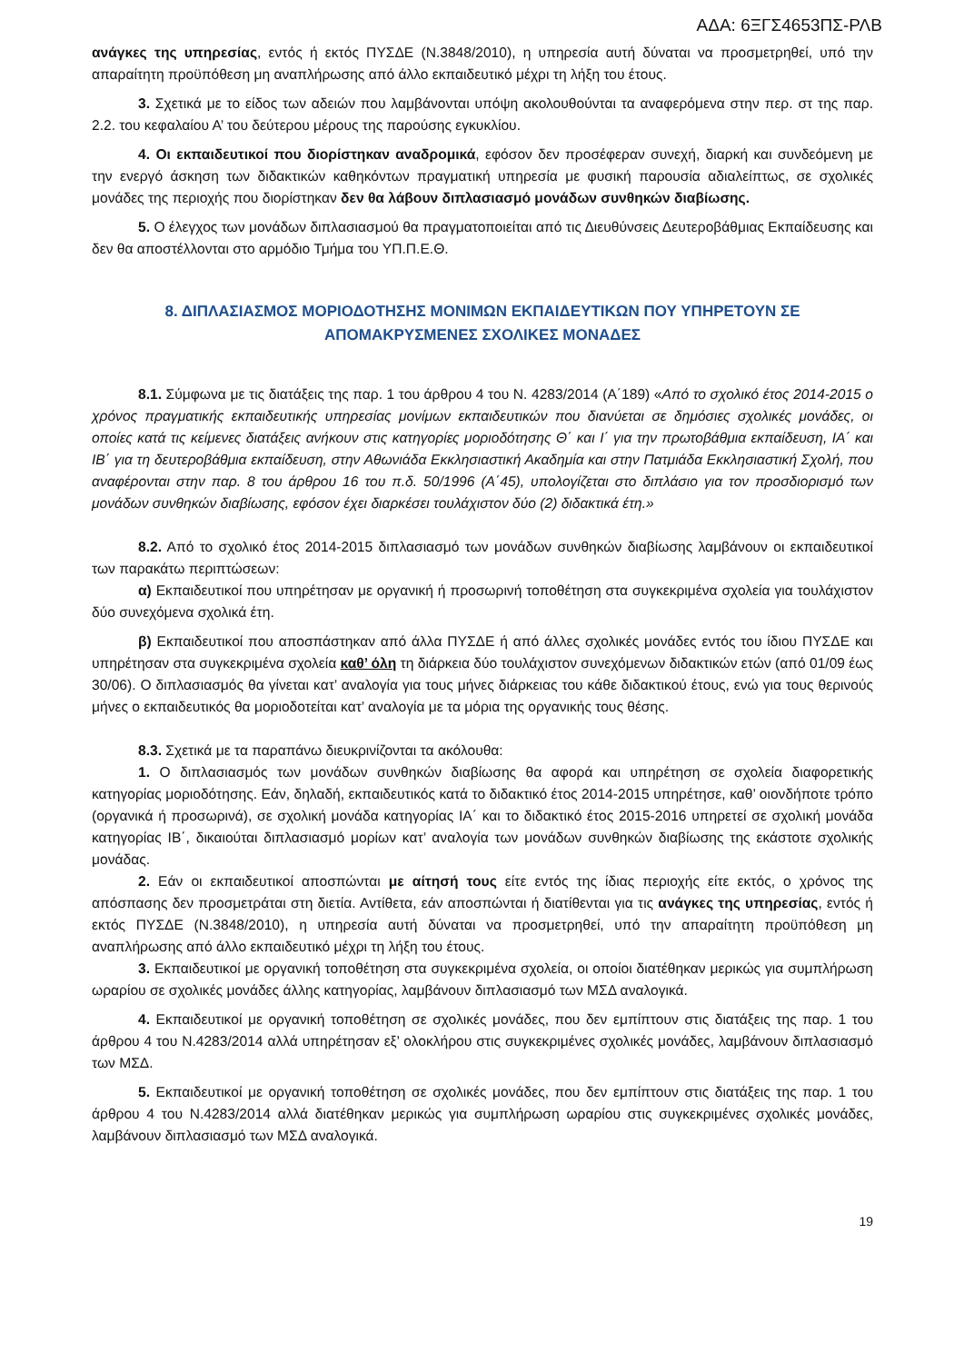ΑΔΑ: 6ΞΓΣ4653ΠΣ-ΡΛΒ
ανάγκες της υπηρεσίας, εντός ή εκτός ΠΥΣΔΕ (Ν.3848/2010), η υπηρεσία αυτή δύναται να προσμετρηθεί, υπό την απαραίτητη προϋπόθεση μη αναπλήρωσης από άλλο εκπαιδευτικό μέχρι τη λήξη του έτους.
3. Σχετικά με το είδος των αδειών που λαμβάνονται υπόψη ακολουθούνται τα αναφερόμενα στην περ. στ της παρ. 2.2. του κεφαλαίου Α’ του δεύτερου μέρους της παρούσης εγκυκλίου.
4. Οι εκπαιδευτικοί που διορίστηκαν αναδρομικά, εφόσον δεν προσέφεραν συνεχή, διαρκή και συνδεόμενη με την ενεργό άσκηση των διδακτικών καθηκόντων πραγματική υπηρεσία με φυσική παρουσία αδιαλείπτως, σε σχολικές μονάδες της περιοχής που διορίστηκαν δεν θα λάβουν διπλασιασμό μονάδων συνθηκών διαβίωσης.
5. Ο έλεγχος των μονάδων διπλασιασμού θα πραγματοποιείται από τις Διευθύνσεις Δευτεροβάθμιας Εκπαίδευσης και δεν θα αποστέλλονται στο αρμόδιο Τμήμα του ΥΠ.Π.Ε.Θ.
8. ΔΙΠΛΑΣΙΑΣΜΟΣ ΜΟΡΙΟΔΟΤΗΣΗΣ ΜΟΝΙΜΩΝ ΕΚΠΑΙΔΕΥΤΙΚΩΝ ΠΟΥ ΥΠΗΡΕΤΟΥΝ ΣΕ ΑΠΟΜΑΚΡΥΣΜΕΝΕΣ ΣΧΟΛΙΚΕΣ ΜΟΝΑΔΕΣ
8.1. Σύμφωνα με τις διατάξεις της παρ. 1 του άρθρου 4 του Ν. 4283/2014 (Α΄189) «Από το σχολικό έτος 2014-2015 ο χρόνος πραγματικής εκπαιδευτικής υπηρεσίας μονίμων εκπαιδευτικών που διανύεται σε δημόσιες σχολικές μονάδες, οι οποίες κατά τις κείμενες διατάξεις ανήκουν στις κατηγορίες μοριοδότησης Θ΄ και Ι΄ για την πρωτοβάθμια εκπαίδευση, ΙΑ΄ και ΙΒ΄ για τη δευτεροβάθμια εκπαίδευση, στην Αθωνιάδα Εκκλησιαστική Ακαδημία και στην Πατμιάδα Εκκλησιαστική Σχολή, που αναφέρονται στην παρ. 8 του άρθρου 16 του π.δ. 50/1996 (Α΄45), υπολογίζεται στο διπλάσιο για τον προσδιορισμό των μονάδων συνθηκών διαβίωσης, εφόσον έχει διαρκέσει τουλάχιστον δύο (2) διδακτικά έτη.»
8.2. Από το σχολικό έτος 2014-2015 διπλασιασμό των μονάδων συνθηκών διαβίωσης λαμβάνουν οι εκπαιδευτικοί των παρακάτω περιπτώσεων:
α) Εκπαιδευτικοί που υπηρέτησαν με οργανική ή προσωρινή τοποθέτηση στα συγκεκριμένα σχολεία για τουλάχιστον δύο συνεχόμενα σχολικά έτη.
β) Εκπαιδευτικοί που αποσπάστηκαν από άλλα ΠΥΣΔΕ ή από άλλες σχολικές μονάδες εντός του ίδιου ΠΥΣΔΕ και υπηρέτησαν στα συγκεκριμένα σχολεία καθ’ όλη τη διάρκεια δύο τουλάχιστον συνεχόμενων διδακτικών ετών (από 01/09 έως 30/06). Ο διπλασιασμός θα γίνεται κατ’ αναλογία για τους μήνες διάρκειας του κάθε διδακτικού έτους, ενώ για τους θερινούς μήνες ο εκπαιδευτικός θα μοριοδοτείται κατ’ αναλογία με τα μόρια της οργανικής τους θέσης.
8.3. Σχετικά με τα παραπάνω διευκρινίζονται τα ακόλουθα:
1. Ο διπλασιασμός των μονάδων συνθηκών διαβίωσης θα αφορά και υπηρέτηση σε σχολεία διαφορετικής κατηγορίας μοριοδότησης. Εάν, δηλαδή, εκπαιδευτικός κατά το διδακτικό έτος 2014-2015 υπηρέτησε, καθ’ οιονδήποτε τρόπο (οργανικά ή προσωρινά), σε σχολική μονάδα κατηγορίας ΙΑ΄ και το διδακτικό έτος 2015-2016 υπηρετεί σε σχολική μονάδα κατηγορίας ΙΒ΄, δικαιούται διπλασιασμό μορίων κατ’ αναλογία των μονάδων συνθηκών διαβίωσης της εκάστοτε σχολικής μονάδας.
2. Εάν οι εκπαιδευτικοί αποσπώνται με αίτησή τους είτε εντός της ίδιας περιοχής είτε εκτός, ο χρόνος της απόσπασης δεν προσμετράται στη διετία. Αντίθετα, εάν αποσπώνται ή διατίθενται για τις ανάγκες της υπηρεσίας, εντός ή εκτός ΠΥΣΔΕ (Ν.3848/2010), η υπηρεσία αυτή δύναται να προσμετρηθεί, υπό την απαραίτητη προϋπόθεση μη αναπλήρωσης από άλλο εκπαιδευτικό μέχρι τη λήξη του έτους.
3. Εκπαιδευτικοί με οργανική τοποθέτηση στα συγκεκριμένα σχολεία, οι οποίοι διατέθηκαν μερικώς για συμπλήρωση ωραρίου σε σχολικές μονάδες άλλης κατηγορίας, λαμβάνουν διπλασιασμό των ΜΣΔ αναλογικά.
4. Εκπαιδευτικοί με οργανική τοποθέτηση σε σχολικές μονάδες, που δεν εμπίπτουν στις διατάξεις της παρ. 1 του άρθρου 4 του Ν.4283/2014 αλλά υπηρέτησαν εξ’ ολοκλήρου στις συγκεκριμένες σχολικές μονάδες, λαμβάνουν διπλασιασμό των ΜΣΔ.
5. Εκπαιδευτικοί με οργανική τοποθέτηση σε σχολικές μονάδες, που δεν εμπίπτουν στις διατάξεις της παρ. 1 του άρθρου 4 του Ν.4283/2014 αλλά διατέθηκαν μερικώς για συμπλήρωση ωραρίου στις συγκεκριμένες σχολικές μονάδες, λαμβάνουν διπλασιασμό των ΜΣΔ αναλογικά.
19